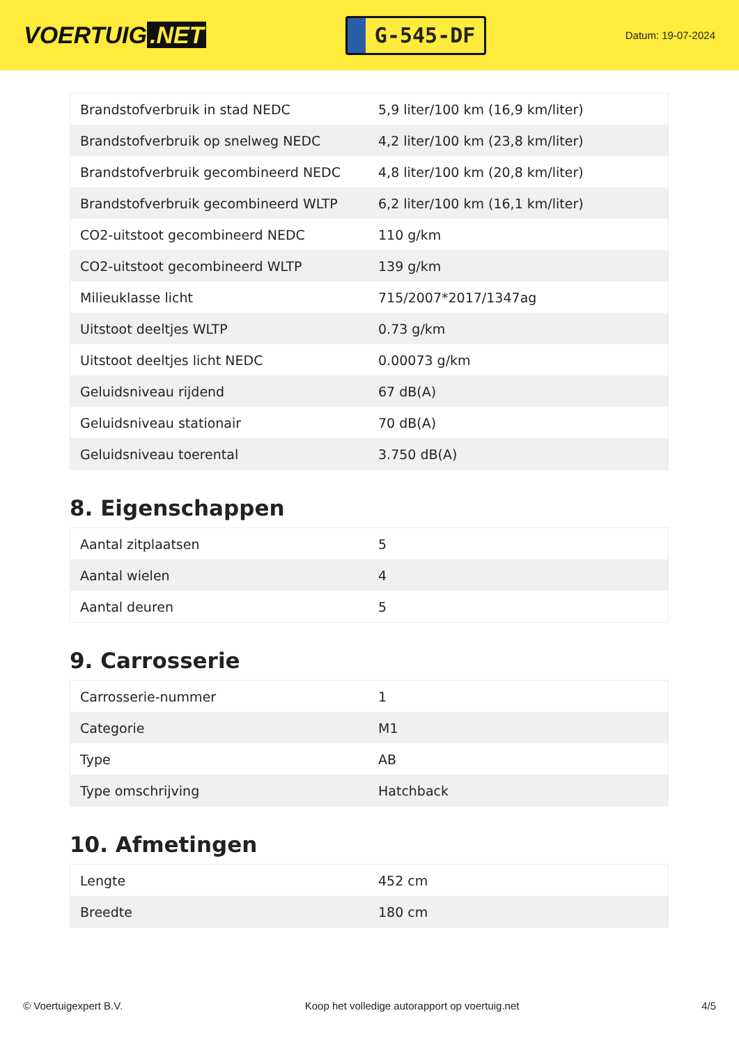VOERTUIG.NET
G-545-DF
Datum: 19-07-2024
| Brandstofverbruik in stad NEDC | 5,9 liter/100 km (16,9 km/liter) |
| Brandstofverbruik op snelweg NEDC | 4,2 liter/100 km (23,8 km/liter) |
| Brandstofverbruik gecombineerd NEDC | 4,8 liter/100 km (20,8 km/liter) |
| Brandstofverbruik gecombineerd WLTP | 6,2 liter/100 km (16,1 km/liter) |
| CO2-uitstoot gecombineerd NEDC | 110 g/km |
| CO2-uitstoot gecombineerd WLTP | 139 g/km |
| Milieuklasse licht | 715/2007*2017/1347ag |
| Uitstoot deeltjes WLTP | 0.73 g/km |
| Uitstoot deeltjes licht NEDC | 0.00073 g/km |
| Geluidsniveau rijdend | 67 dB(A) |
| Geluidsniveau stationair | 70 dB(A) |
| Geluidsniveau toerental | 3.750 dB(A) |
8. Eigenschappen
| Aantal zitplaatsen | 5 |
| Aantal wielen | 4 |
| Aantal deuren | 5 |
9. Carrosserie
| Carrosserie-nummer | 1 |
| Categorie | M1 |
| Type | AB |
| Type omschrijving | Hatchback |
10. Afmetingen
| Lengte | 452 cm |
| Breedte | 180 cm |
© Voertuigexpert B.V. Koop het volledige autorapport op voertuig.net 4/5